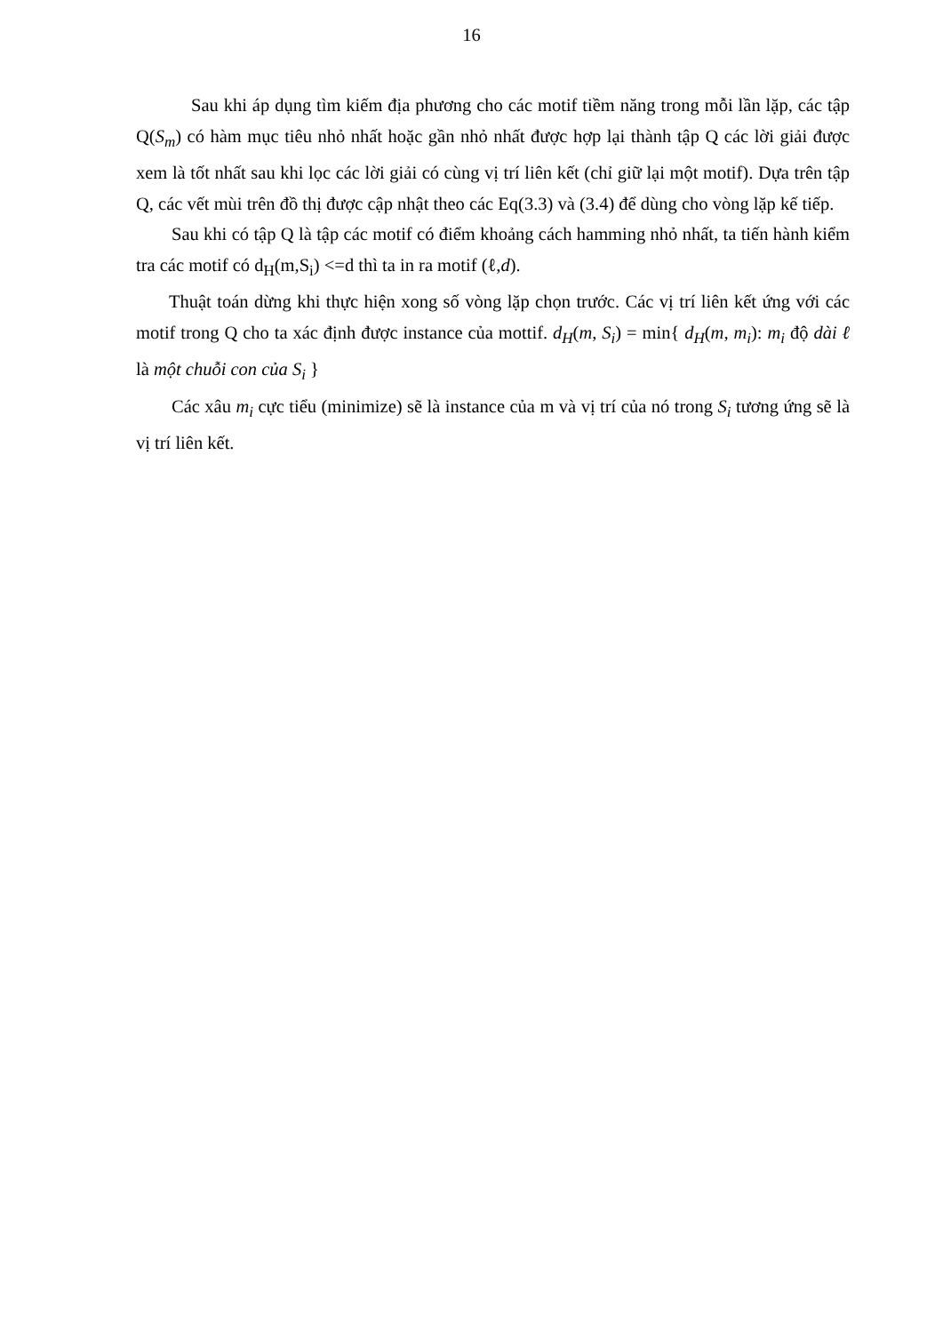16
Sau khi áp dụng tìm kiếm địa phương cho các motif tiềm năng trong mỗi lần lặp, các tập Q(S<sub>m</sub>) có hàm mục tiêu nhỏ nhất hoặc gần nhỏ nhất được hợp lại thành tập Q các lời giải được xem là tốt nhất sau khi lọc các lời giải có cùng vị trí liên kết (chỉ giữ lại một motif). Dựa trên tập Q, các vết mùi trên đồ thị được cập nhật theo các Eq(3.3) và (3.4) để dùng cho vòng lặp kế tiếp.
Sau khi có tập Q là tập các motif có điểm khoảng cách hamming nhỏ nhất, ta tiến hành kiểm tra các motif có d<sub>H</sub>(m,S<sub>i</sub>) <=d thì ta in ra motif (ℓ,d).
Thuật toán dừng khi thực hiện xong số vòng lặp chọn trước. Các vị trí liên kết ứng với các motif trong Q cho ta xác định được instance của mottif. d<sub>H</sub>(m, S<sub>i</sub>) = min{ d<sub>H</sub>(m, m<sub>i</sub>): m<sub>i</sub> độ dài ℓ là một chuỗi con của S<sub>i</sub> }
Các xâu m<sub>i</sub> cực tiểu (minimize) sẽ là instance của m và vị trí của nó trong S<sub>i</sub> tương ứng sẽ là vị trí liên kết.